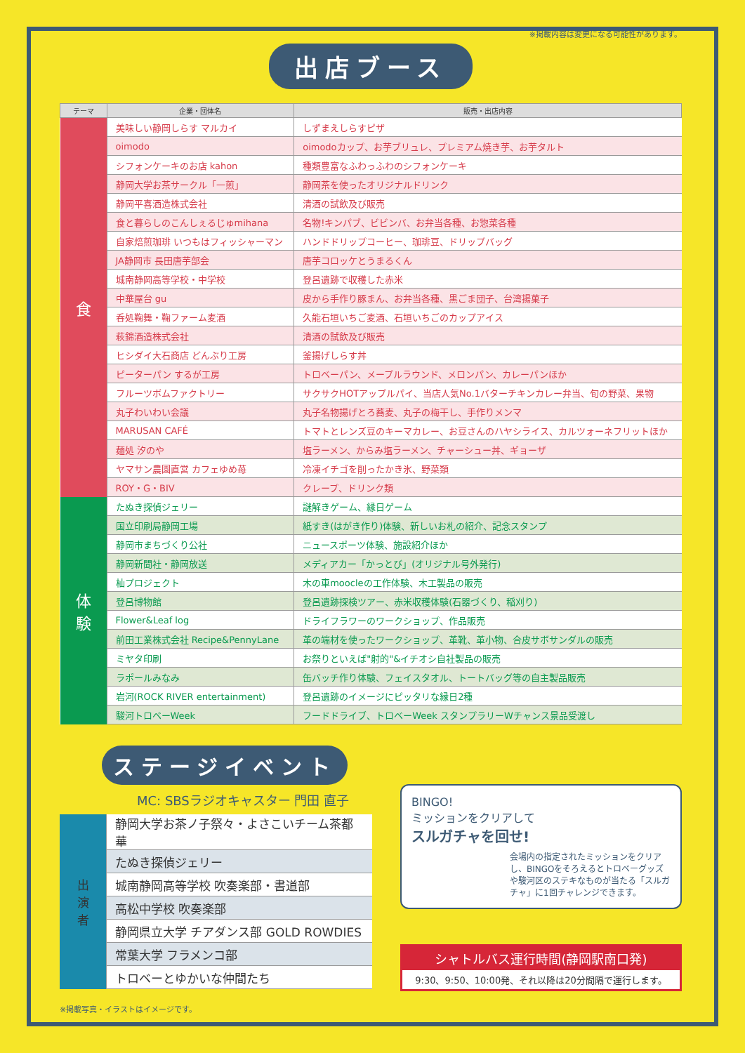※掲載内容は変更になる可能性があります。
出店ブース
| テーマ | 企業・団体名 | 販売・出店内容 |
| --- | --- | --- |
| 食 | 美味しい静岡しらす マルカイ | しずまえしらすピザ |
| | oimodo | oimodoカップ、お芋ブリュレ、プレミアム焼き芋、お芋タルト |
| | シフォンケーキのお店 kahon | 種類豊富なふわっふわのシフォンケーキ |
| | 静岡大学お茶サークル「一煎」 | 静岡茶を使ったオリジナルドリンク |
| | 静岡平喜酒造株式会社 | 清酒の試飲及び販売 |
| | 食と暮らしのこんしぇるじゅmihana | 名物!キンパブ、ビビンバ、お弁当各種、お惣菜各種 |
| | 自家焙煎珈琲 いつもはフィッシャーマン | ハンドドリップコーヒー、珈琲豆、ドリップバッグ |
| | JA静岡市 長田唐芋部会 | 唐芋コロッケとうまるくん |
| | 城南静岡高等学校・中学校 | 登呂遺跡で収穫した赤米 |
| | 中華屋台 gu | 皮から手作り豚まん、お弁当各種、黒ごま団子、台湾揚菓子 |
| | 呑処鞠舞・鞠ファーム麦酒 | 久能石垣いちご麦酒、石垣いちごのカップアイス |
| | 萩錦酒造株式会社 | 清酒の試飲及び販売 |
| | ヒシダイ大石商店 どんぶり工房 | 釜揚げしらす丼 |
| | ピーターパン するが工房 | トロベーパン、メープルラウンド、メロンパン、カレーパンほか |
| | フルーツボムファクトリー | サクサクHOTアップルパイ、当店人気No.1バターチキンカレー弁当、旬の野菜、果物 |
| | 丸子わいわい会議 | 丸子名物揚げとろ蕎麦、丸子の梅干し、手作りメンマ |
| | MARUSAN CAFÉ | トマトとレンズ豆のキーマカレー、お豆さんのハヤシライス、カルツォーネフリットほか |
| | 麺処 汐のや | 塩ラーメン、からみ塩ラーメン、チャーシュー丼、ギョーザ |
| | ヤマサン農園直営 カフェゆめ苺 | 冷凍イチゴを削ったかき氷、野菜類 |
| | ROY・G・BIV | クレープ、ドリンク類 |
| 体 験 | たぬき探偵ジェリー | 謎解きゲーム、縁日ゲーム |
| | 国立印刷局静岡工場 | 紙すき(はがき作り)体験、新しいお札の紹介、記念スタンプ |
| | 静岡市まちづくり公社 | ニュースポーツ体験、施設紹介ほか |
| | 静岡新聞社・静岡放送 | メディアカー「かっとび」(オリジナル号外発行) |
| | 杣プロジェクト | 木の車moocleの工作体験、木工製品の販売 |
| | 登呂博物館 | 登呂遺跡探検ツアー、赤米収穫体験(石器づくり、稲刈り) |
| | Flower&Leaf log | ドライフラワーのワークショップ、作品販売 |
| | 前田工業株式会社 Recipe&PennyLane | 革の端材を使ったワークショップ、革靴、革小物、合皮サボサンダルの販売 |
| | ミヤタ印刷 | お祭りといえば"射的"&イチオシ自社製品の販売 |
| | ラポールみなみ | 缶バッチ作り体験、フェイスタオル、トートバッグ等の自主製品販売 |
| | 岩河(ROCK RIVER entertainment) | 登呂遺跡のイメージにピッタリな縁日2種 |
| | 駿河トロベーWeek | フードドライブ、トロベーWeek スタンプラリーWチャンス景品受渡し |
ステージイベント
MC: SBSラジオキャスター 門田 直子
| 出 演 者 | 静岡大学お茶ノ子祭々・よさこいチーム茶都華 |
| | たぬき探偵ジェリー |
| | 城南静岡高等学校 吹奏楽部・書道部 |
| | 高松中学校 吹奏楽部 |
| | 静岡県立大学 チアダンス部 GOLD ROWDIES |
| | 常葉大学 フラメンコ部 |
| | トロベーとゆかいな仲間たち |
※掲載写真・イラストはイメージです。
BINGO!
ミッションをクリアして
スルガチャを回せ!
会場内の指定されたミッションをクリアし、BINGOをそろえるとトロベーグッズや駿河区のステキなものが当たる「スルガチャ」に1回チャレンジできます。
シャトルバス運行時間(静岡駅南口発)
9:30、9:50、10:00発、それ以降は20分間隔で運行します。